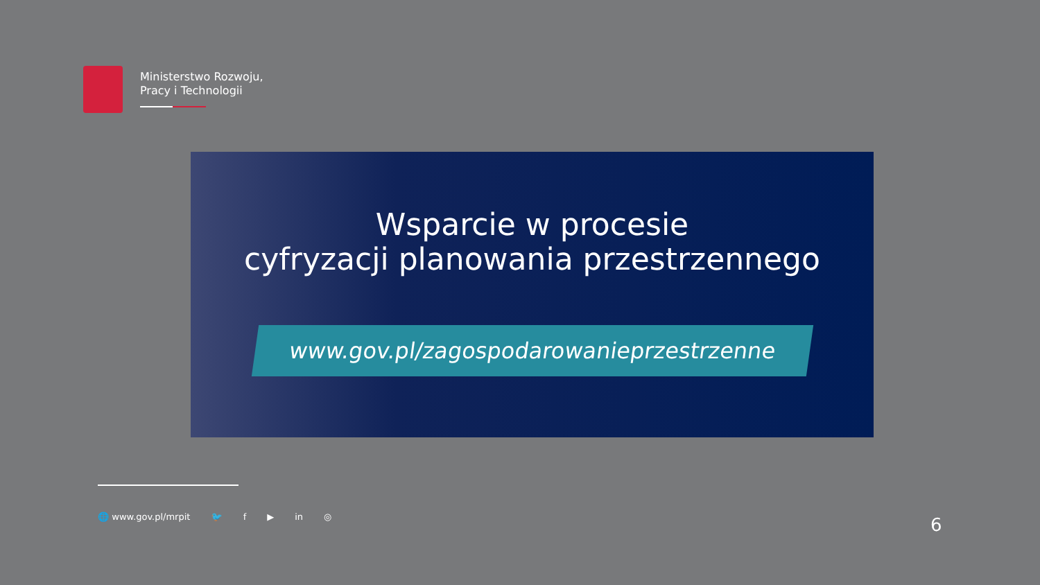Ministerstwo Rozwoju,
Pracy i Technologii
Wsparcie w procesie
cyfryzacji planowania przestrzennego
www.gov.pl/zagospodarowanieprzestrzenne
🌐 www.gov.pl/mrpit 🐦 f ▶ in ◎
6